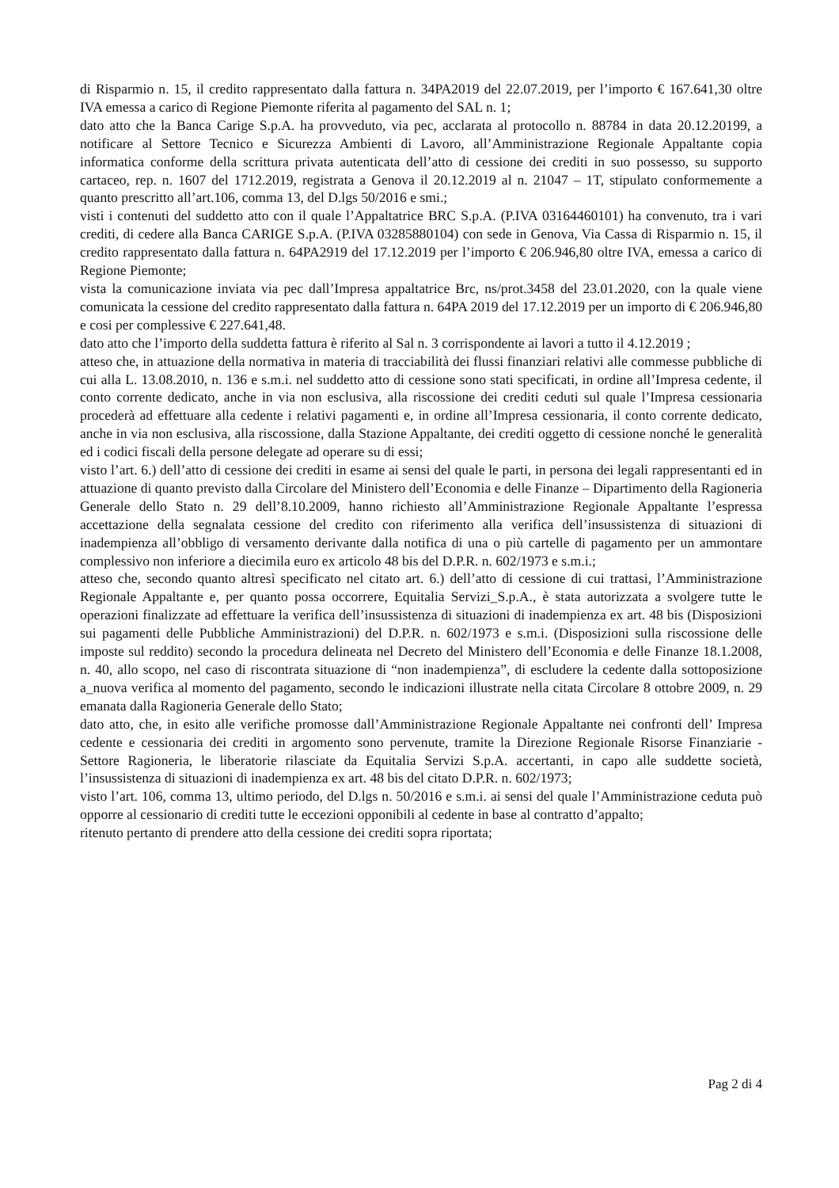di Risparmio n. 15, il credito rappresentato dalla fattura n. 34PA2019 del 22.07.2019, per l’importo € 167.641,30 oltre IVA emessa a carico di Regione Piemonte riferita al pagamento del SAL n. 1;
dato atto che la Banca Carige S.p.A. ha provveduto, via pec, acclarata al protocollo n. 88784 in data 20.12.20199, a notificare al Settore Tecnico e Sicurezza Ambienti di Lavoro, all’Amministrazione Regionale Appaltante copia informatica conforme della scrittura privata autenticata dell’atto di cessione dei crediti in suo possesso, su supporto cartaceo, rep. n. 1607 del 1712.2019, registrata a Genova il 20.12.2019 al n. 21047 – 1T, stipulato conformemente a quanto prescritto all’art.106, comma 13, del D.lgs 50/2016 e smi.;
visti i contenuti del suddetto atto con il quale l’Appaltatrice BRC S.p.A. (P.IVA 03164460101) ha convenuto, tra i vari crediti, di cedere alla Banca CARIGE S.p.A. (P.IVA 03285880104) con sede in Genova, Via Cassa di Risparmio n. 15, il credito rappresentato dalla fattura n. 64PA2919 del 17.12.2019 per l’importo € 206.946,80 oltre IVA, emessa a carico di Regione Piemonte;
vista la comunicazione inviata via pec dall’Impresa appaltatrice Brc, ns/prot.3458 del 23.01.2020, con la quale viene comunicata la cessione del credito rappresentato dalla fattura n. 64PA 2019 del 17.12.2019 per un importo di € 206.946,80 e cosi per complessive € 227.641,48.
dato atto che l’importo della suddetta fattura è riferito al Sal n. 3 corrispondente ai lavori a tutto il 4.12.2019 ;
atteso che, in attuazione della normativa in materia di tracciabilità dei flussi finanziari relativi alle commesse pubbliche di cui alla L. 13.08.2010, n. 136 e s.m.i. nel suddetto atto di cessione sono stati specificati, in ordine all’Impresa cedente, il conto corrente dedicato, anche in via non esclusiva, alla riscossione dei crediti ceduti sul quale l’Impresa cessionaria procederà ad effettuare alla cedente i relativi pagamenti e, in ordine all’Impresa cessionaria, il conto corrente dedicato, anche in via non esclusiva, alla riscossione, dalla Stazione Appaltante, dei crediti oggetto di cessione nonché le generalità ed i codici fiscali della persone delegate ad operare su di essi;
visto l’art. 6.) dell’atto di cessione dei crediti in esame ai sensi del quale le parti, in persona dei legali rappresentanti ed in attuazione di quanto previsto dalla Circolare del Ministero dell’Economia e delle Finanze – Dipartimento della Ragioneria Generale dello Stato n. 29 dell’8.10.2009, hanno richiesto all’Amministrazione Regionale Appaltante l’espressa accettazione della segnalata cessione del credito con riferimento alla verifica dell’insussistenza di situazioni di inadempienza all’obbligo di versamento derivante dalla notifica di una o più cartelle di pagamento per un ammontare complessivo non inferiore a diecimila euro ex articolo 48 bis del D.P.R. n. 602/1973 e s.m.i.;
atteso che, secondo quanto altresì specificato nel citato art. 6.) dell’atto di cessione di cui trattasi, l’Amministrazione Regionale Appaltante e, per quanto possa occorrere, Equitalia Servizi_S.p.A., è stata autorizzata a svolgere tutte le operazioni finalizzate ad effettuare la verifica dell’insussistenza di situazioni di inadempienza ex art. 48 bis (Disposizioni sui pagamenti delle Pubbliche Amministrazioni) del D.P.R. n. 602/1973 e s.m.i. (Disposizioni sulla riscossione delle imposte sul reddito) secondo la procedura delineata nel Decreto del Ministero dell’Economia e delle Finanze 18.1.2008, n. 40, allo scopo, nel caso di riscontrata situazione di “non inadempienza”, di escludere la cedente dalla sottoposizione a_nuova verifica al momento del pagamento, secondo le indicazioni illustrate nella citata Circolare 8 ottobre 2009, n. 29 emanata dalla Ragioneria Generale dello Stato;
dato atto, che, in esito alle verifiche promosse dall’Amministrazione Regionale Appaltante nei confronti dell’ Impresa cedente e cessionaria dei crediti in argomento sono pervenute, tramite la Direzione Regionale Risorse Finanziarie - Settore Ragioneria, le liberatorie rilasciate da Equitalia Servizi S.p.A. accertanti, in capo alle suddette società, l’insussistenza di situazioni di inadempienza ex art. 48 bis del citato D.P.R. n. 602/1973;
visto l’art. 106, comma 13, ultimo periodo, del D.lgs n. 50/2016 e s.m.i. ai sensi del quale l’Amministrazione ceduta può opporre al cessionario di crediti tutte le eccezioni opponibili al cedente in base al contratto d’appalto;
ritenuto pertanto di prendere atto della cessione dei crediti sopra riportata;
Pag 2 di 4